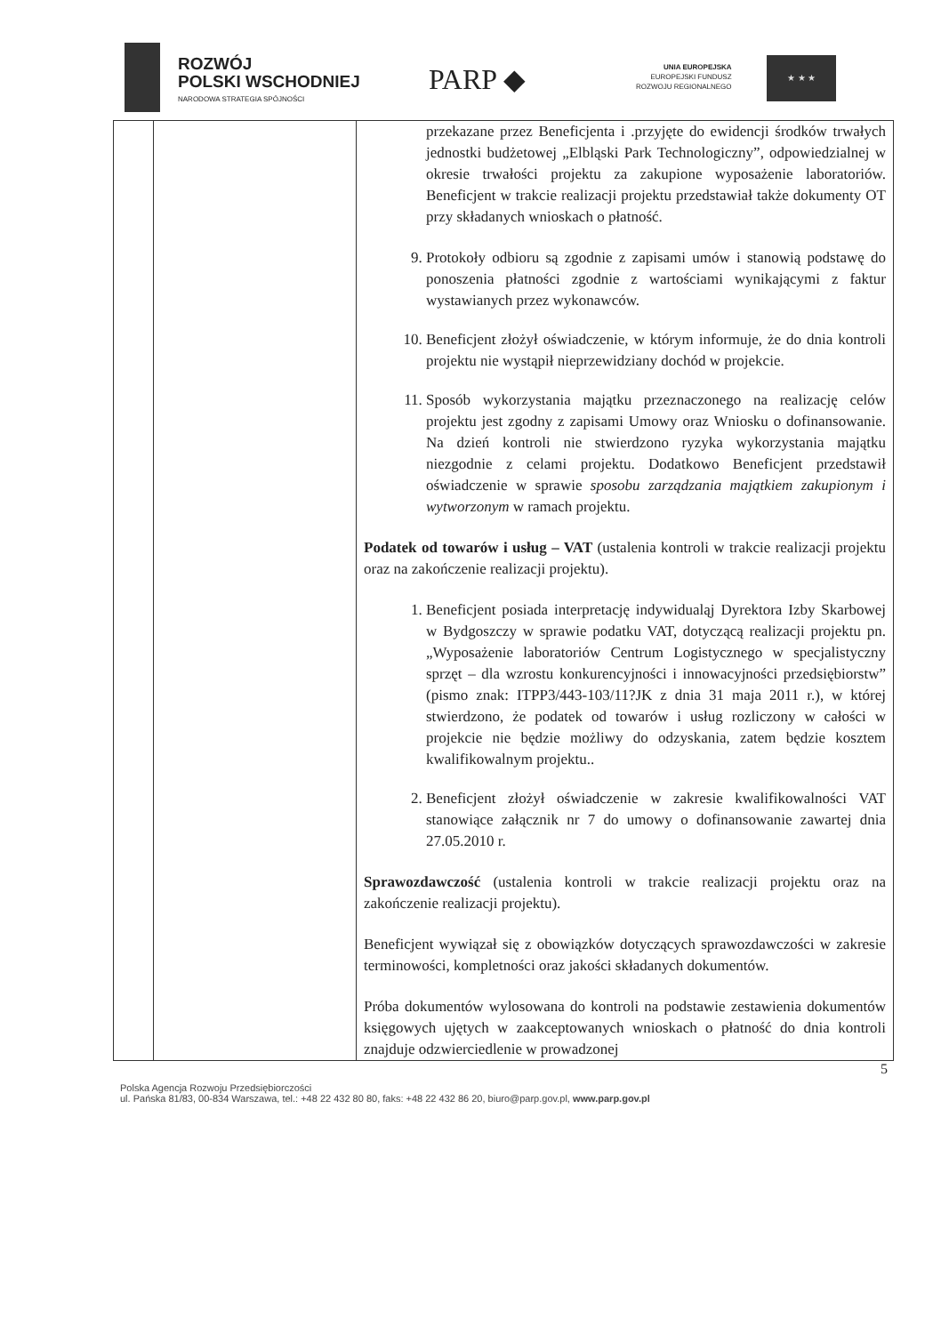ROZWÓJ
POLSKI WSCHODNIEJ
NARODOWA STRATEGIA SPÓJNOŚCI
PARP ◆
UNIA EUROPEJSKA
EUROPEJSKI FUNDUSZ
ROZWOJU REGIONALNEGO
★ ★ ★
| | | przekazane przez Beneficjenta i .przyjęte do ewidencji środków trwałych jednostki budżetowej „Elbląski Park Technologiczny”, odpowiedzialnej w okresie trwałości projektu za zakupione wyposażenie laboratoriów. Beneficjent w trakcie realizacji projektu przedstawiał także dokumenty OT przy składanych wnioskach o płatność. 9. Protokoły odbioru są zgodnie z zapisami umów i stanowią podstawę do ponoszenia płatności zgodnie z wartościami wynikającymi z faktur wystawianych przez wykonawców. 10. Beneficjent złożył oświadczenie, w którym informuje, że do dnia kontroli projektu nie wystąpił nieprzewidziany dochód w projekcie. 11. Sposób wykorzystania majątku przeznaczonego na realizację celów projektu jest zgodny z zapisami Umowy oraz Wniosku o dofinansowanie. Na dzień kontroli nie stwierdzono ryzyka wykorzystania majątku niezgodnie z celami projektu. Dodatkowo Beneficjent przedstawił oświadczenie w sprawie sposobu zarządzania majątkiem zakupionym i wytworzonym w ramach projektu. Podatek od towarów i usług – VAT (ustalenia kontroli w trakcie realizacji projektu oraz na zakończenie realizacji projektu). 1. Beneficjent posiada interpretację indywidualąj Dyrektora Izby Skarbowej w Bydgoszczy w sprawie podatku VAT, dotyczącą realizacji projektu pn. „Wyposażenie laboratoriów Centrum Logistycznego w specjalistyczny sprzęt – dla wzrostu konkurencyjności i innowacyjności przedsiębiorstw” (pismo znak: ITPP3/443-103/11?JK z dnia 31 maja 2011 r.), w której stwierdzono, że podatek od towarów i usług rozliczony w całości w projekcie nie będzie możliwy do odzyskania, zatem będzie kosztem kwalifikowalnym projektu.. 2. Beneficjent złożył oświadczenie w zakresie kwalifikowalności VAT stanowiące załącznik nr 7 do umowy o dofinansowanie zawartej dnia 27.05.2010 r. Sprawozdawczość (ustalenia kontroli w trakcie realizacji projektu oraz na zakończenie realizacji projektu). Beneficjent wywiązał się z obowiązków dotyczących sprawozdawczości w zakresie terminowości, kompletności oraz jakości składanych dokumentów. Próba dokumentów wylosowana do kontroli na podstawie zestawienia dokumentów księgowych ujętych w zaakceptowanych wnioskach o płatność do dnia kontroli znajduje odzwierciedlenie w prowadzonej |
5
Polska Agencja Rozwoju Przedsiębiorczości
ul. Pańska 81/83, 00-834 Warszawa, tel.: +48 22 432 80 80, faks: +48 22 432 86 20, biuro@parp.gov.pl, www.parp.gov.pl